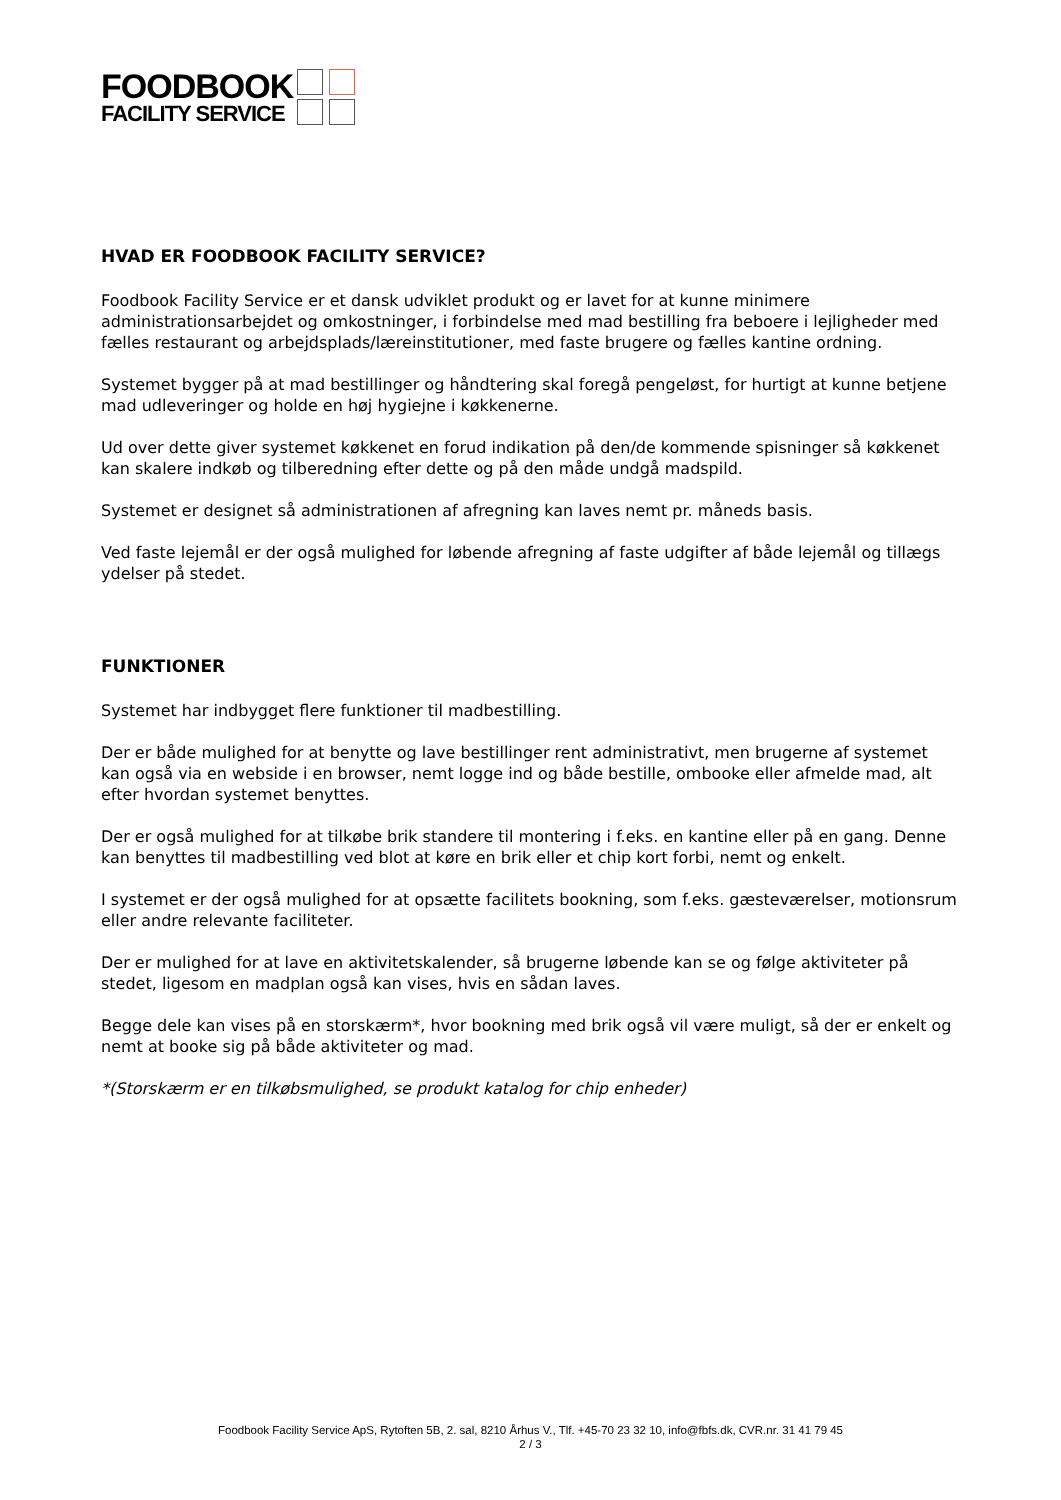FOODBOOK
FACILITY SERVICE
HVAD ER FOODBOOK FACILITY SERVICE?
Foodbook Facility Service er et dansk udviklet produkt og er lavet for at kunne minimere administrationsarbejdet og omkostninger, i forbindelse med mad bestilling fra beboere i lejligheder med fælles restaurant og arbejdsplads/læreinstitutioner, med faste brugere og fælles kantine ordning.
Systemet bygger på at mad bestillinger og håndtering skal foregå pengeløst, for hurtigt at kunne betjene mad udleveringer og holde en høj hygiejne i køkkenerne.
Ud over dette giver systemet køkkenet en forud indikation på den/de kommende spisninger så køkkenet kan skalere indkøb og tilberedning efter dette og på den måde undgå madspild.
Systemet er designet så administrationen af afregning kan laves nemt pr. måneds basis.
Ved faste lejemål er der også mulighed for løbende afregning af faste udgifter af både lejemål og tillægs ydelser på stedet.
FUNKTIONER
Systemet har indbygget flere funktioner til madbestilling.
Der er både mulighed for at benytte og lave bestillinger rent administrativt, men brugerne af systemet kan også via en webside i en browser, nemt logge ind og både bestille, ombooke eller afmelde mad, alt efter hvordan systemet benyttes.
Der er også mulighed for at tilkøbe brik standere til montering i f.eks. en kantine eller på en gang. Denne kan benyttes til madbestilling ved blot at køre en brik eller et chip kort forbi, nemt og enkelt.
I systemet er der også mulighed for at opsætte facilitets bookning, som f.eks. gæsteværelser, motionsrum eller andre relevante faciliteter.
Der er mulighed for at lave en aktivitetskalender, så brugerne løbende kan se og følge aktiviteter på stedet, ligesom en madplan også kan vises, hvis en sådan laves.
Begge dele kan vises på en storskærm*, hvor bookning med brik også vil være muligt, så der er enkelt og nemt at booke sig på både aktiviteter og mad.
*(Storskærm er en tilkøbsmulighed, se produkt katalog for chip enheder)
Foodbook Facility Service ApS, Rytoften 5B, 2. sal, 8210 Århus V., Tlf. +45-70 23 32 10, info@fbfs.dk, CVR.nr. 31 41 79 45
2 / 3